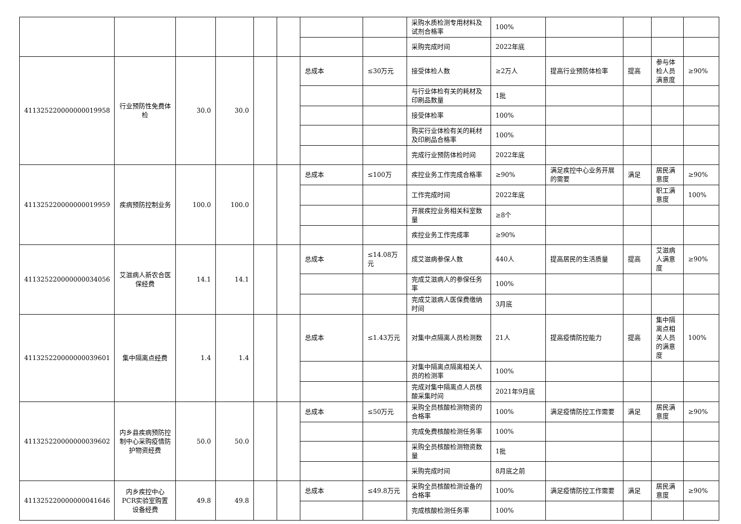| | | | | | | | | 采购水质检测专用材料及试剂合格率 | 100% | | | | |
| | | | | | | | | 采购完成时间 | 2022年底 | | | | |
| 411325220000000019958 | 行业预防性免费体检 | 30.0 | 30.0 | | | 总成本 | ≤30万元 | 接受体检人数 | ≥2万人 | 提高行业预防体检率 | 提高 | 参与体检人员满意度 | ≥90% |
| | | | | | | | | 与行业体检有关的耗材及印刷品数量 | 1批 | | | | |
| | | | | | | | | 接受体检率 | 100% | | | | |
| | | | | | | | | 购买行业体检有关的耗材及印刷品合格率 | 100% | | | | |
| | | | | | | | | 完成行业预防体检时间 | 2022年底 | | | | |
| 411325220000000019959 | 疾病预防控制业务 | 100.0 | 100.0 | | | 总成本 | ≤100万 | 疾控业务工作完成合格率 | ≥90% | 满足疾控中心业务开展的需要 | 满足 | 居民满意度 | ≥90% |
| | | | | | | | | 工作完成时间 | 2022年底 | | | 职工满意度 | 100% |
| | | | | | | | | 开展疾控业务相关科室数量 | ≥8个 | | | | |
| | | | | | | | | 疾控业务工作完成率 | ≥90% | | | | |
| 411325220000000034056 | 艾滋病人新农合医保经费 | 14.1 | 14.1 | | | 总成本 | ≤14.08万元 | 成艾滋病参保人数 | 440人 | 提高居民的生活质量 | 提高 | 艾滋病人满意度 | ≥90% |
| | | | | | | | | 完成艾滋病人的参保任务率 | 100% | | | | |
| | | | | | | | | 完成艾滋病人医保费缴纳时间 | 3月底 | | | | |
| 411325220000000039601 | 集中隔离点经费 | 1.4 | 1.4 | | | 总成本 | ≤1.43万元 | 对集中点隔离人员检测数 | 21人 | 提高疫情防控能力 | 提高 | 集中隔离点相关人员的满意度 | 100% |
| | | | | | | | | 对集中隔离点隔离相关人员的检测率 | 100% | | | | |
| | | | | | | | | 完成对集中隔离点人员核酸采集时间 | 2021年9月底 | | | | |
| 411325220000000039602 | 内乡县疾病预防控制中心采购疫情防护物资经费 | 50.0 | 50.0 | | | 总成本 | ≤50万元 | 采购全员核酸检测物资的合格率 | 100% | 满足疫情防控工作需要 | 满足 | 居民满意度 | ≥90% |
| | | | | | | | | 完成免费核酸检测任务率 | 100% | | | | |
| | | | | | | | | 采购全员核酸检测物资数量 | 1批 | | | | |
| | | | | | | | | 采购完成时间 | 8月底之前 | | | | |
| 411325220000000041646 | 内乡疾控中心PCR实验室购置设备经费 | 49.8 | 49.8 | | | 总成本 | ≤49.8万元 | 采购全员核酸检测设备的合格率 | 100% | 满足疫情防控工作需要 | 满足 | 居民满意度 | ≥90% |
| | | | | | | | | 完成核酸检测任务率 | 100% | | | | |